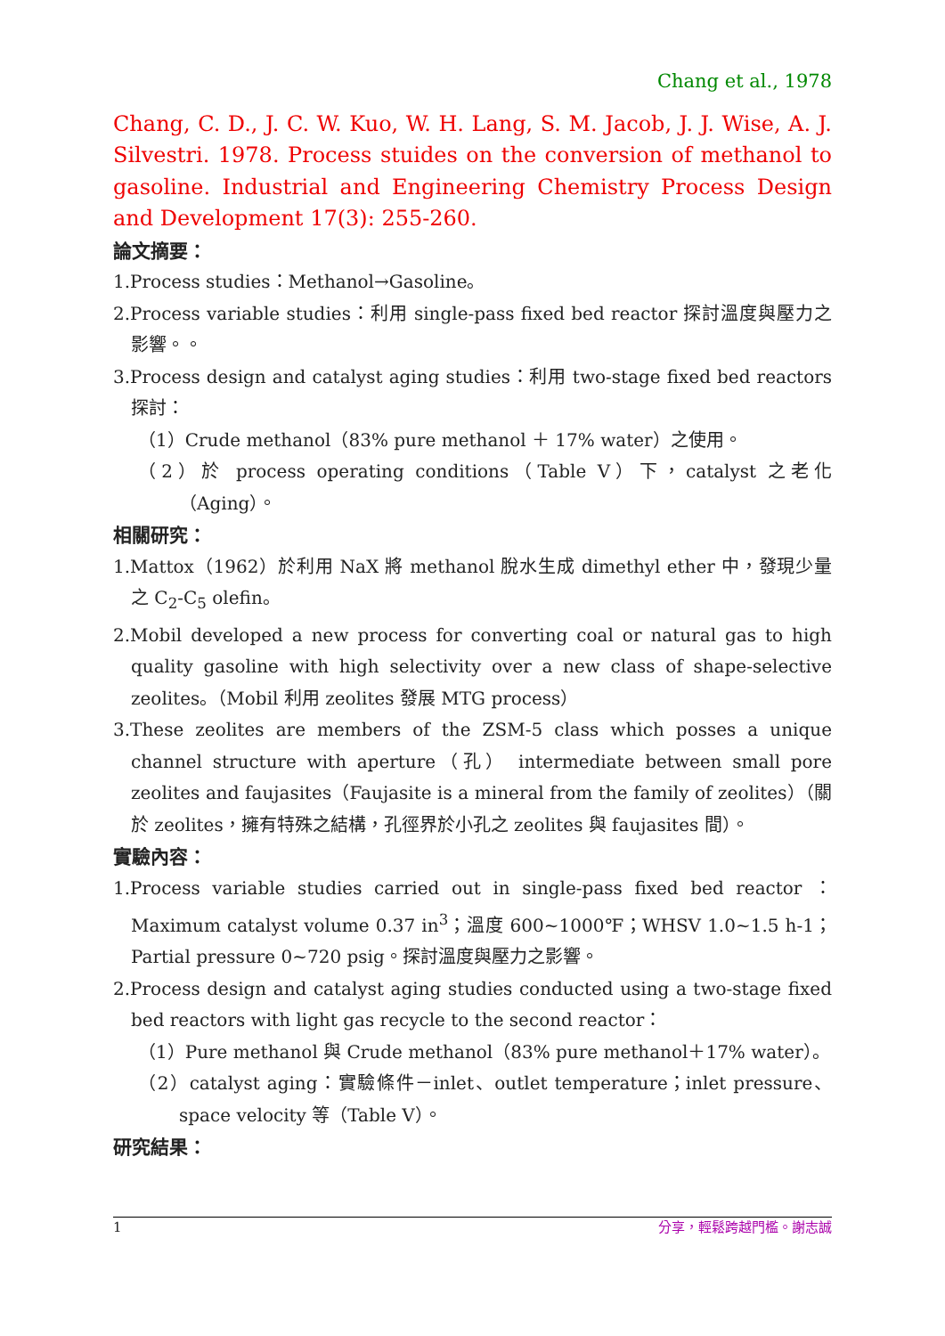Chang et al., 1978
Chang, C. D., J. C. W. Kuo, W. H. Lang, S. M. Jacob, J. J. Wise, A. J. Silvestri. 1978. Process stuides on the conversion of methanol to gasoline. Industrial and Engineering Chemistry Process Design and Development 17(3): 255-260.
論文摘要：
1.Process studies：Methanol→Gasoline。
2.Process variable studies：利用 single-pass fixed bed reactor 探討溫度與壓力之影響。。
3.Process design and catalyst aging studies：利用 two-stage fixed bed reactors 探討：
（1）Crude methanol（83% pure methanol ＋ 17% water）之使用。
（2）於 process operating conditions（Table V）下，catalyst 之老化（Aging）。
相關研究：
1.Mattox（1962）於利用 NaX 將 methanol 脫水生成 dimethyl ether 中，發現少量之 C<sub>2</sub>-C<sub>5</sub> olefin。
2.Mobil developed a new process for converting coal or natural gas to high quality gasoline with high selectivity over a new class of shape-selective zeolites。（Mobil 利用 zeolites 發展 MTG process）
3.These zeolites are members of the ZSM-5 class which posses a unique channel structure with aperture（孔） intermediate between small pore zeolites and faujasites（Faujasite is a mineral from the family of zeolites）（關於 zeolites，擁有特殊之結構，孔徑界於小孔之 zeolites 與 faujasites 間）。
實驗內容：
1.Process variable studies carried out in single-pass fixed bed reactor ：Maximum catalyst volume 0.37 in<sup>3</sup>；溫度 600~1000℉；WHSV 1.0~1.5 h-1；Partial pressure 0~720 psig。探討溫度與壓力之影響。
2.Process design and catalyst aging studies conducted using a two-stage fixed bed reactors with light gas recycle to the second reactor：
（1）Pure methanol 與 Crude methanol（83% pure methanol＋17% water）。
（2）catalyst aging：實驗條件－inlet、outlet temperature；inlet pressure、space velocity 等（Table V）。
研究結果：
1 分享，輕鬆跨越門檻。謝志誠